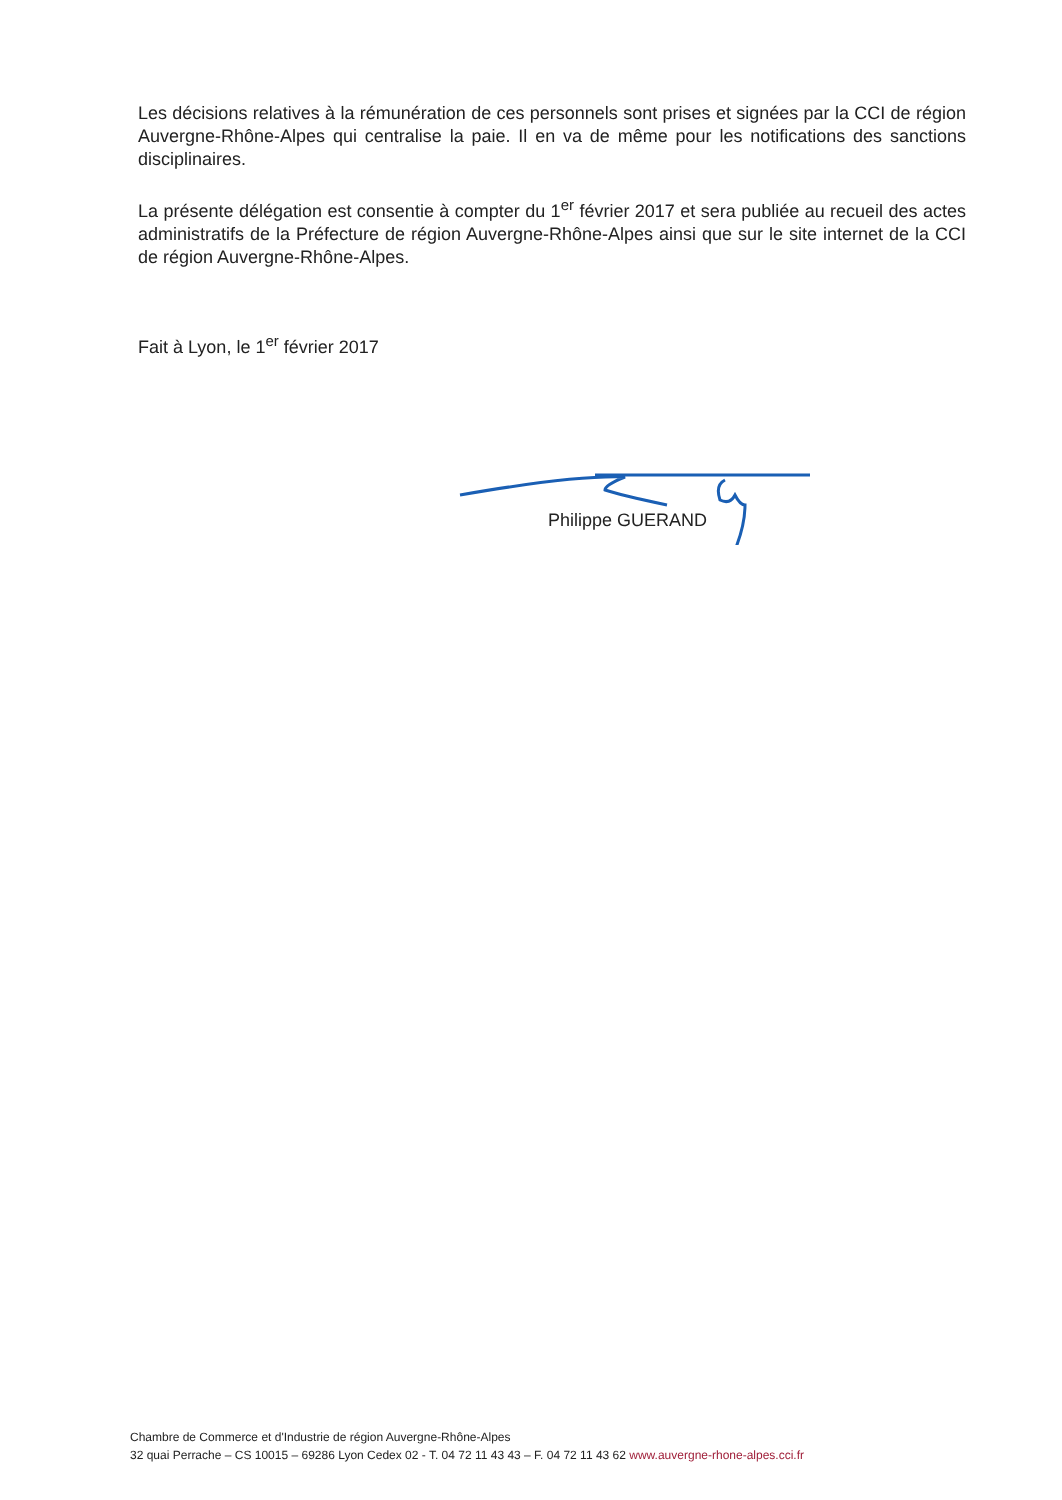Les décisions relatives à la rémunération de ces personnels sont prises et signées par la CCI de région Auvergne-Rhône-Alpes qui centralise la paie. Il en va de même pour les notifications des sanctions disciplinaires.
La présente délégation est consentie à compter du 1<sup>er</sup> février 2017 et sera publiée au recueil des actes administratifs de la Préfecture de région Auvergne-Rhône-Alpes ainsi que sur le site internet de la CCI de région Auvergne-Rhône-Alpes.
Fait à Lyon, le 1<sup>er</sup> février 2017
Philippe GUERAND
Chambre de Commerce et d'Industrie de région Auvergne-Rhône-Alpes
32 quai Perrache – CS 10015 – 69286 Lyon Cedex 02 - T. 04 72 11 43 43 – F. 04 72 11 43 62 www.auvergne-rhone-alpes.cci.fr